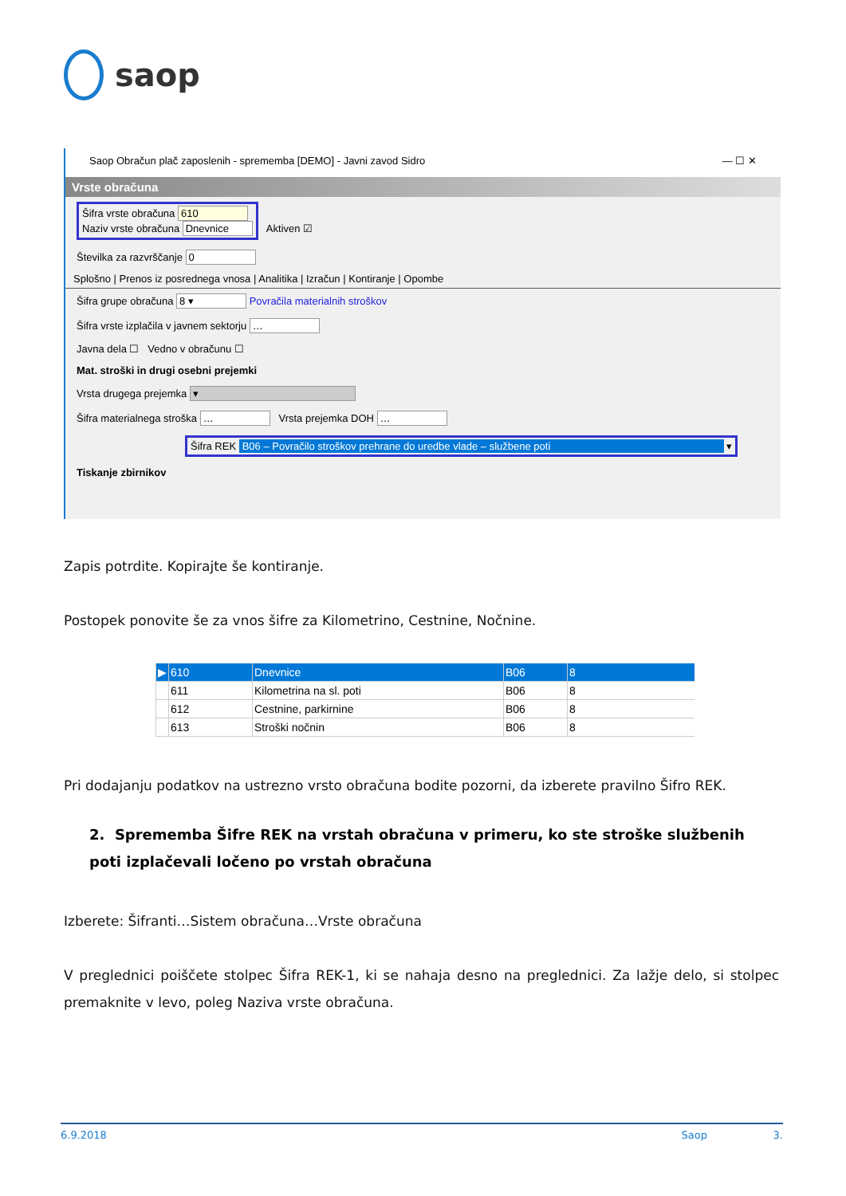saop
Saop Obračun plač zaposlenih - sprememba [DEMO] - Javni zavod Sidro — ☐ ✕
Vrste obračuna
Šifra vrste obračuna 610
Naziv vrste obračuna Dnevnice Aktiven ☑
Številka za razvrščanje 0
Splošno | Prenos iz posrednega vnosa | Analitika | Izračun | Kontiranje | Opombe
Šifra grupe obračuna 8 ▾ Povračila materialnih stroškov
Šifra vrste izplačila v javnem sektorju …
Javna dela ☐ Vedno v obračunu ☐
Mat. stroški in drugi osebni prejemki
Vrsta drugega prejemka ▾
Šifra materialnega stroška … Vrsta prejemka DOH …
Šifra REK B06 – Povračilo stroškov prehrane do uredbe vlade – službene poti ▾
Tiskanje zbirnikov
Zapis potrdite. Kopirajte še kontiranje.
Postopek ponovite še za vnos šifre za Kilometrino, Cestnine, Nočnine.
| ▶ | 610 | Dnevnice | B06 | 8 |
| | 611 | Kilometrina na sl. poti | B06 | 8 |
| | 612 | Cestnine, parkirnine | B06 | 8 |
| | 613 | Stroški nočnin | B06 | 8 |
Pri dodajanju podatkov na ustrezno vrsto obračuna bodite pozorni, da izberete pravilno Šifro REK.
2. Sprememba Šifre REK na vrstah obračuna v primeru, ko ste stroške službenih poti izplačevali ločeno po vrstah obračuna
Izberete: Šifranti…Sistem obračuna…Vrste obračuna
V preglednici poiščete stolpec Šifra REK-1, ki se nahaja desno na preglednici. Za lažje delo, si stolpec premaknite v levo, poleg Naziva vrste obračuna.
6.9.2018 Saop 3.